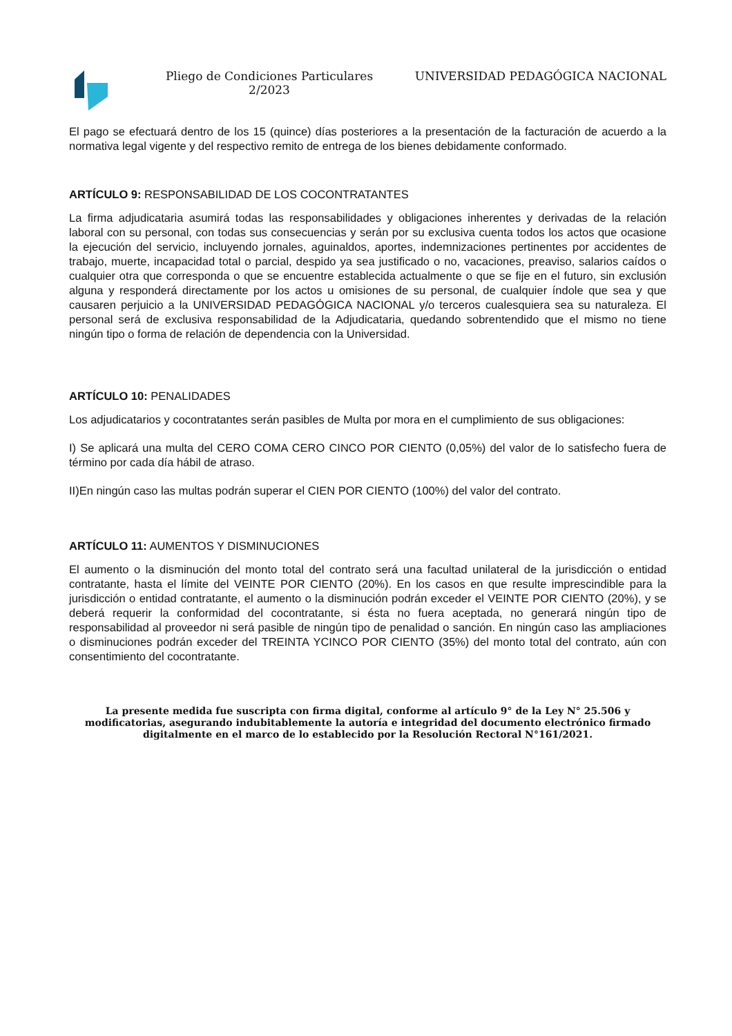Pliego de Condiciones Particulares
2/2023
UNIVERSIDAD PEDAGÓGICA NACIONAL
El pago se efectuará dentro de los 15 (quince) días posteriores a la presentación de la facturación de acuerdo a la normativa legal vigente y del respectivo remito de entrega de los bienes debidamente conformado.
ARTÍCULO 9: RESPONSABILIDAD DE LOS COCONTRATANTES
La firma adjudicataria asumirá todas las responsabilidades y obligaciones inherentes y derivadas de la relación laboral con su personal, con todas sus consecuencias y serán por su exclusiva cuenta todos los actos que ocasione la ejecución del servicio, incluyendo jornales, aguinaldos, aportes, indemnizaciones pertinentes por accidentes de trabajo, muerte, incapacidad total o parcial, despido ya sea justificado o no, vacaciones, preaviso, salarios caídos o cualquier otra que corresponda o que se encuentre establecida actualmente o que se fije en el futuro, sin exclusión alguna y responderá directamente por los actos u omisiones de su personal, de cualquier índole que sea y que causaren perjuicio a la UNIVERSIDAD PEDAGÓGICA NACIONAL y/o terceros cualesquiera sea su naturaleza. El personal será de exclusiva responsabilidad de la Adjudicataria, quedando sobrentendido que el mismo no tiene ningún tipo o forma de relación de dependencia con la Universidad.
ARTÍCULO 10: PENALIDADES
Los adjudicatarios y cocontratantes serán pasibles de Multa por mora en el cumplimiento de sus obligaciones:
I) Se aplicará una multa del CERO COMA CERO CINCO POR CIENTO (0,05%) del valor de lo satisfecho fuera de término por cada día hábil de atraso.
II)En ningún caso las multas podrán superar el CIEN POR CIENTO (100%) del valor del contrato.
ARTÍCULO 11: AUMENTOS Y DISMINUCIONES
El aumento o la disminución del monto total del contrato será una facultad unilateral de la jurisdicción o entidad contratante, hasta el límite del VEINTE POR CIENTO (20%). En los casos en que resulte imprescindible para la jurisdicción o entidad contratante, el aumento o la disminución podrán exceder el VEINTE POR CIENTO (20%), y se deberá requerir la conformidad del cocontratante, si ésta no fuera aceptada, no generará ningún tipo de responsabilidad al proveedor ni será pasible de ningún tipo de penalidad o sanción. En ningún caso las ampliaciones o disminuciones podrán exceder del TREINTA YCINCO POR CIENTO (35%) del monto total del contrato, aún con consentimiento del cocontratante.
La presente medida fue suscripta con firma digital, conforme al artículo 9° de la Ley N° 25.506 y modificatorias, asegurando indubitablemente la autoría e integridad del documento electrónico firmado digitalmente en el marco de lo establecido por la Resolución Rectoral N°161/2021.